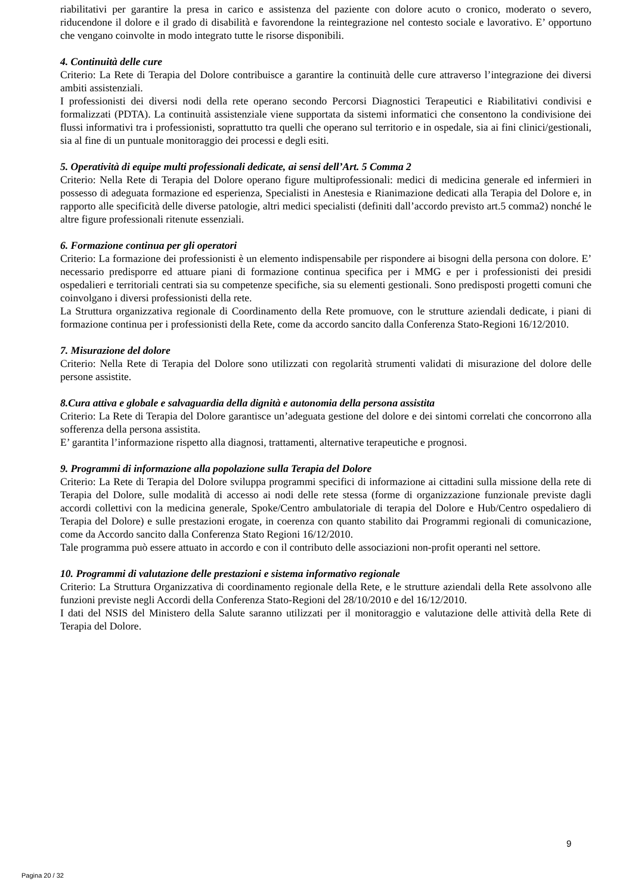riabilitativi per garantire la presa in carico e assistenza del paziente con dolore acuto o cronico, moderato o severo, riducendone il dolore e il grado di disabilità e favorendone la reintegrazione nel contesto sociale e lavorativo. E’ opportuno che vengano coinvolte in modo integrato tutte le risorse disponibili.
4. Continuità delle cure
Criterio: La Rete di Terapia del Dolore contribuisce a garantire la continuità delle cure attraverso l’integrazione dei diversi ambiti assistenziali.
I professionisti dei diversi nodi della rete operano secondo Percorsi Diagnostici Terapeutici e Riabilitativi condivisi e formalizzati (PDTA). La continuità assistenziale viene supportata da sistemi informatici che consentono la condivisione dei flussi informativi tra i professionisti, soprattutto tra quelli che operano sul territorio e in ospedale, sia ai fini clinici/gestionali, sia al fine di un puntuale monitoraggio dei processi e degli esiti.
5. Operatività di equipe multi professionali dedicate, ai sensi dell’Art. 5 Comma 2
Criterio: Nella Rete di Terapia del Dolore operano figure multiprofessionali: medici di medicina generale ed infermieri in possesso di adeguata formazione ed esperienza, Specialisti in Anestesia e Rianimazione dedicati alla Terapia del Dolore e, in rapporto alle specificità delle diverse patologie, altri medici specialisti (definiti dall’accordo previsto art.5 comma2) nonché le altre figure professionali ritenute essenziali.
6. Formazione continua per gli operatori
Criterio: La formazione dei professionisti è un elemento indispensabile per rispondere ai bisogni della persona con dolore. E’ necessario predisporre ed attuare piani di formazione continua specifica per i MMG e per i professionisti dei presidi ospedalieri e territoriali centrati sia su competenze specifiche, sia su elementi gestionali. Sono predisposti progetti comuni che coinvolgano i diversi professionisti della rete.
La Struttura organizzativa regionale di Coordinamento della Rete promuove, con le strutture aziendali dedicate, i piani di formazione continua per i professionisti della Rete, come da accordo sancito dalla Conferenza Stato-Regioni 16/12/2010.
7. Misurazione del dolore
Criterio: Nella Rete di Terapia del Dolore sono utilizzati con regolarità strumenti validati di misurazione del dolore delle persone assistite.
8.Cura attiva e globale e salvaguardia della dignità e autonomia della persona assistita
Criterio: La Rete di Terapia del Dolore garantisce un’adeguata gestione del dolore e dei sintomi correlati che concorrono alla sofferenza della persona assistita.
E’ garantita l’informazione rispetto alla diagnosi, trattamenti, alternative terapeutiche e prognosi.
9. Programmi di informazione alla popolazione sulla Terapia del Dolore
Criterio: La Rete di Terapia del Dolore sviluppa programmi specifici di informazione ai cittadini sulla missione della rete di Terapia del Dolore, sulle modalità di accesso ai nodi delle rete stessa (forme di organizzazione funzionale previste dagli accordi collettivi con la medicina generale, Spoke/Centro ambulatoriale di terapia del Dolore e Hub/Centro ospedaliero di Terapia del Dolore) e sulle prestazioni erogate, in coerenza con quanto stabilito dai Programmi regionali di comunicazione, come da Accordo sancito dalla Conferenza Stato Regioni 16/12/2010.
Tale programma può essere attuato in accordo e con il contributo delle associazioni non-profit operanti nel settore.
10. Programmi di valutazione delle prestazioni e sistema informativo regionale
Criterio: La Struttura Organizzativa di coordinamento regionale della Rete, e le strutture aziendali della Rete assolvono alle funzioni previste negli Accordi della Conferenza Stato-Regioni del 28/10/2010 e del 16/12/2010.
I dati del NSIS del Ministero della Salute saranno utilizzati per il monitoraggio e valutazione delle attività della Rete di Terapia del Dolore.
9
Pagina 20 / 32